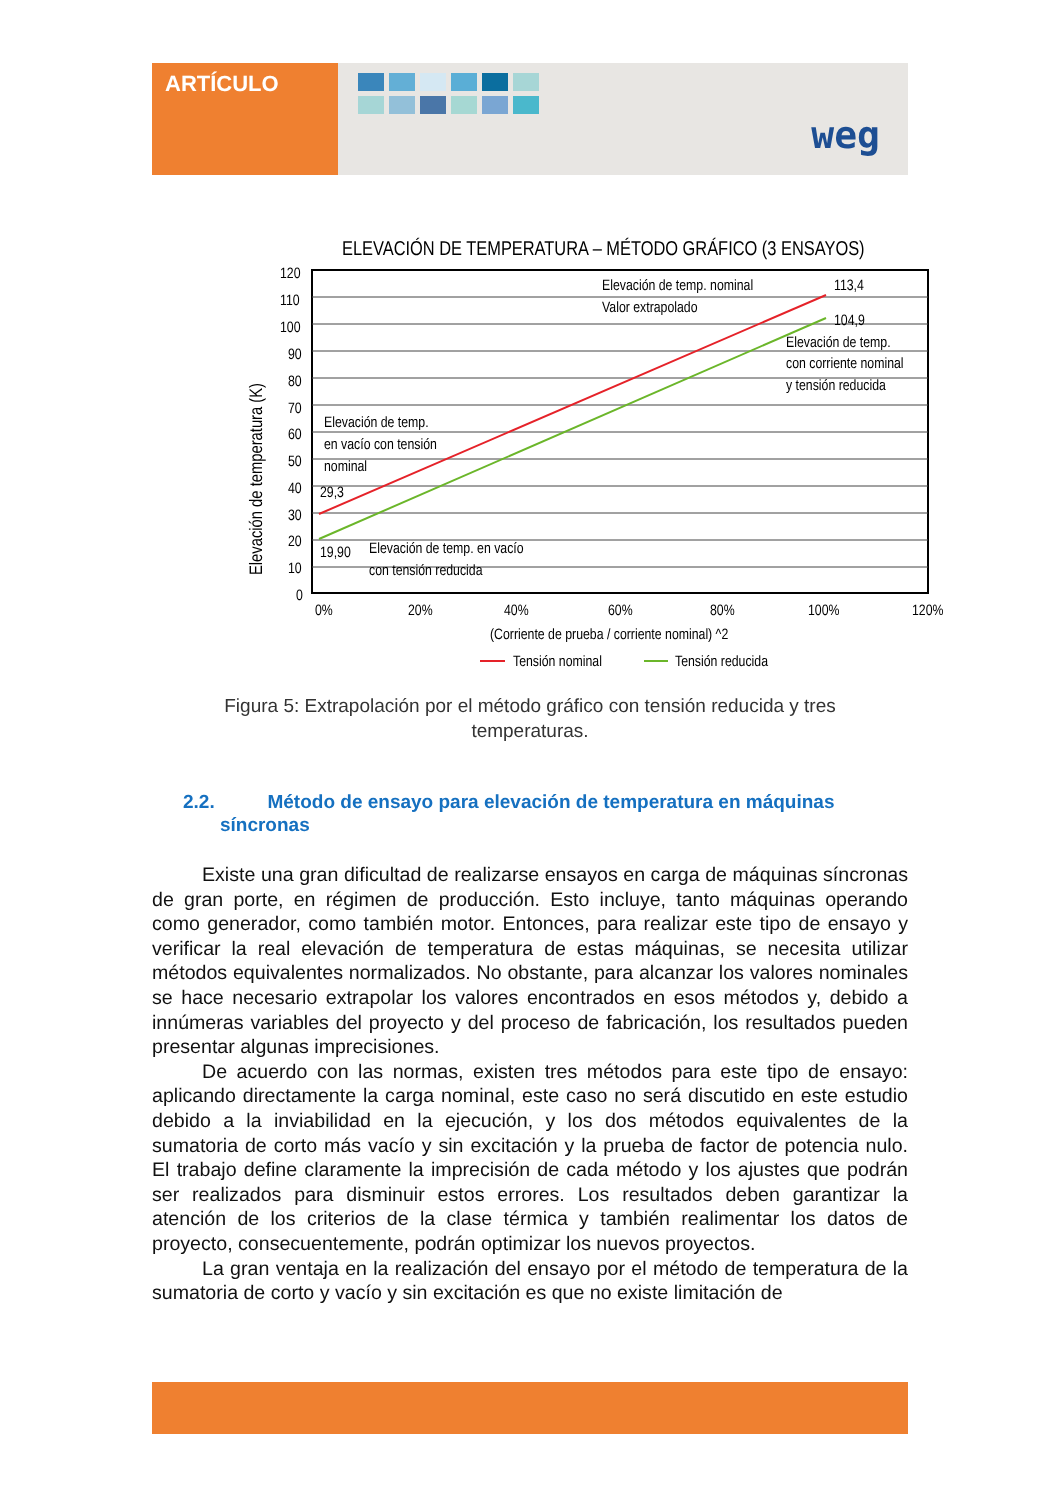ARTÍCULO
weg
ELEVACIÓN DE TEMPERATURA – MÉTODO GRÁFICO (3 ENSAYOS)
120
110
100
90
80
70
60
50
40
30
20
10
0
0%
20%
40%
60%
80%
100%
120%
(Corriente de prueba / corriente nominal) ^2
Tensión nominal
Tensión reducida
Elevación de temp. nominal
Valor extrapolado
113,4
104,9
Elevación de temp.
con corriente nominal
y tensión reducida
Elevación de temp.
en vacío con tensión
nominal
29,3
19,90
Elevación de temp. en vacío
con tensión reducida
Elevación de temperatura (K)
Figura 5: Extrapolación por el método gráfico con tensión reducida y tres temperaturas.
2.2. Método de ensayo para elevación de temperatura en máquinas
síncronas
Existe una gran dificultad de realizarse ensayos en carga de máquinas síncronas de gran porte, en régimen de producción. Esto incluye, tanto máquinas operando como generador, como también motor. Entonces, para realizar este tipo de ensayo y verificar la real elevación de temperatura de estas máquinas, se necesita utilizar métodos equivalentes normalizados. No obstante, para alcanzar los valores nominales se hace necesario extrapolar los valores encontrados en esos métodos y, debido a innúmeras variables del proyecto y del proceso de fabricación, los resultados pueden presentar algunas imprecisiones.
De acuerdo con las normas, existen tres métodos para este tipo de ensayo: aplicando directamente la carga nominal, este caso no será discutido en este estudio debido a la inviabilidad en la ejecución, y los dos métodos equivalentes de la sumatoria de corto más vacío y sin excitación y la prueba de factor de potencia nulo. El trabajo define claramente la imprecisión de cada método y los ajustes que podrán ser realizados para disminuir estos errores. Los resultados deben garantizar la atención de los criterios de la clase térmica y también realimentar los datos de proyecto, consecuentemente, podrán optimizar los nuevos proyectos.
La gran ventaja en la realización del ensayo por el método de temperatura de la sumatoria de corto y vacío y sin excitación es que no existe limitación de